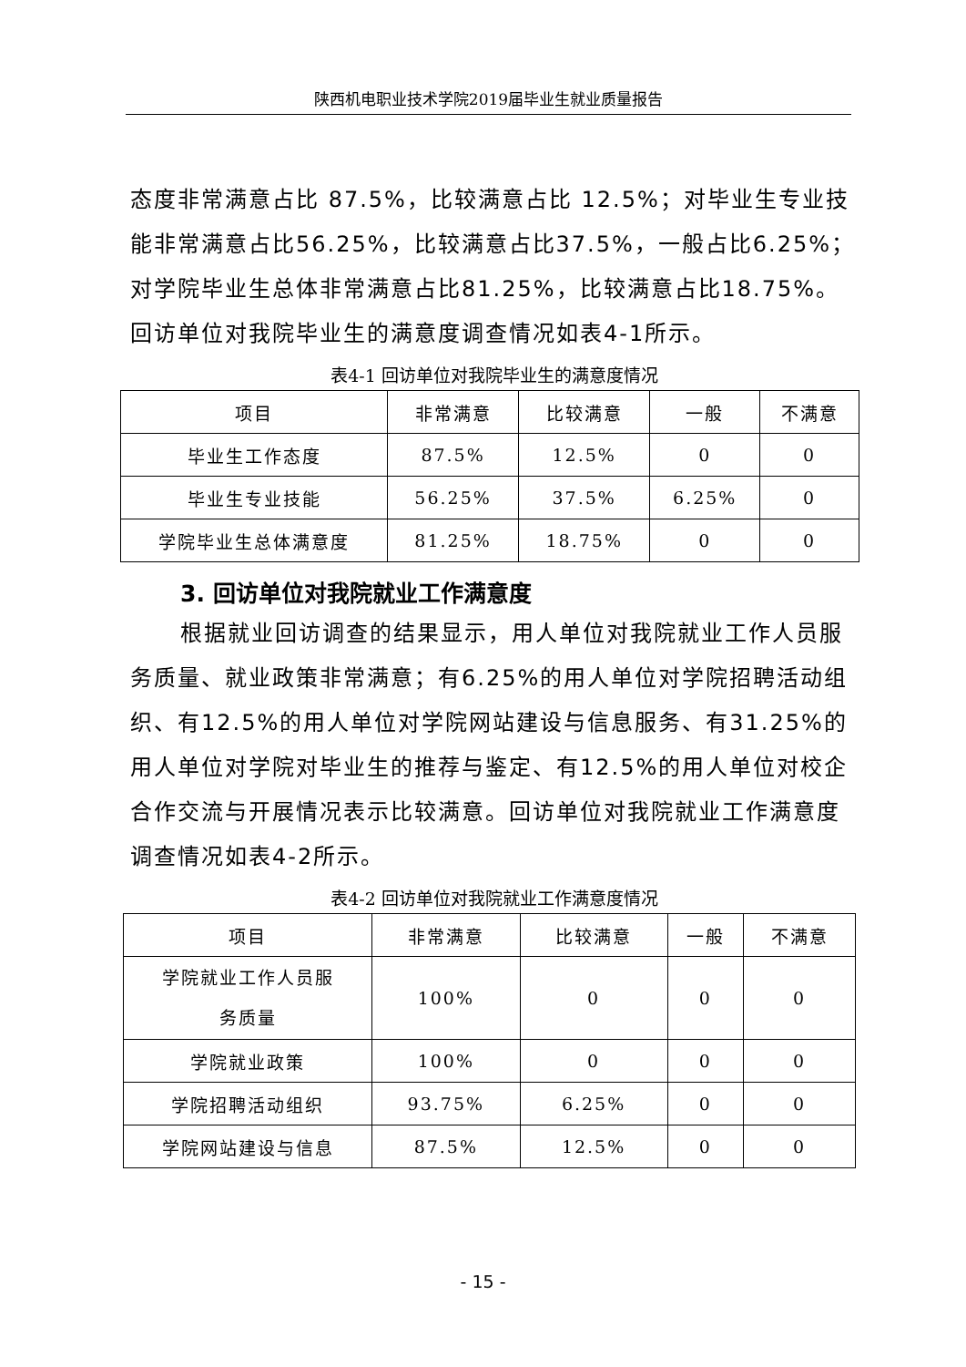陕西机电职业技术学院2019届毕业生就业质量报告
态度非常满意占比 87.5%，比较满意占比 12.5%；对毕业生专业技能非常满意占比56.25%，比较满意占比37.5%，一般占比6.25%；对学院毕业生总体非常满意占比81.25%，比较满意占比18.75%。回访单位对我院毕业生的满意度调查情况如表4-1所示。
表4-1 回访单位对我院毕业生的满意度情况
| 项目 | 非常满意 | 比较满意 | 一般 | 不满意 |
| 毕业生工作态度 | 87.5% | 12.5% | 0 | 0 |
| 毕业生专业技能 | 56.25% | 37.5% | 6.25% | 0 |
| 学院毕业生总体满意度 | 81.25% | 18.75% | 0 | 0 |
3. 回访单位对我院就业工作满意度
根据就业回访调查的结果显示，用人单位对我院就业工作人员服务质量、就业政策非常满意；有6.25%的用人单位对学院招聘活动组织、有12.5%的用人单位对学院网站建设与信息服务、有31.25%的用人单位对学院对毕业生的推荐与鉴定、有12.5%的用人单位对校企合作交流与开展情况表示比较满意。回访单位对我院就业工作满意度调查情况如表4-2所示。
表4-2 回访单位对我院就业工作满意度情况
| 项目 | 非常满意 | 比较满意 | 一般 | 不满意 |
| 学院就业工作人员服 务质量 | 100% | 0 | 0 | 0 |
| 学院就业政策 | 100% | 0 | 0 | 0 |
| 学院招聘活动组织 | 93.75% | 6.25% | 0 | 0 |
| 学院网站建设与信息 | 87.5% | 12.5% | 0 | 0 |
- 15 -